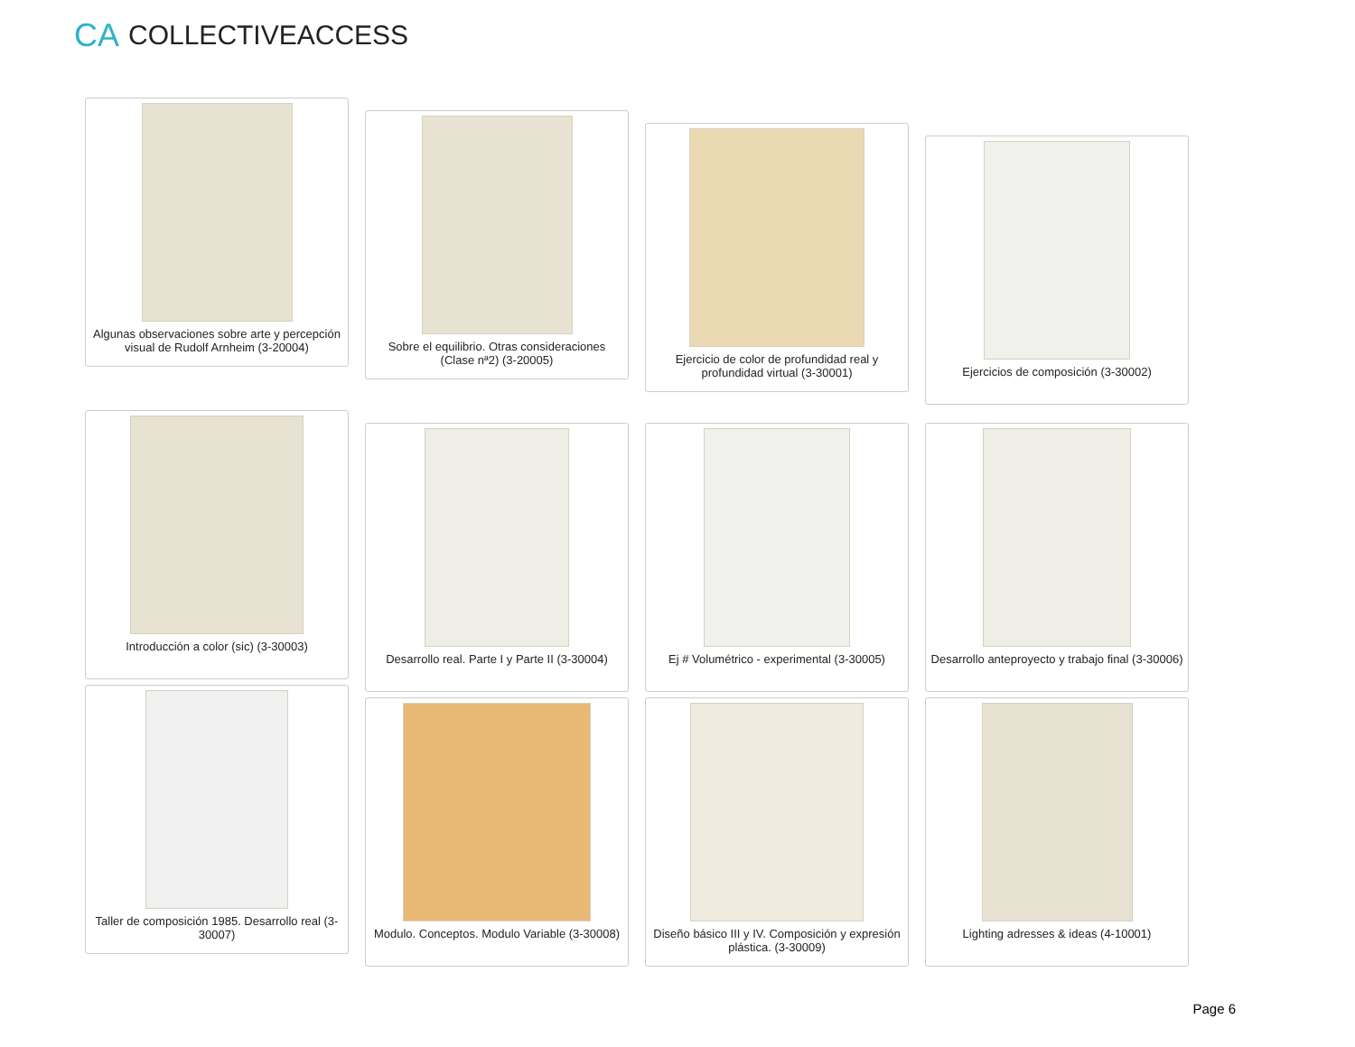CA COLLECTIVEACCESS
Algunas observaciones sobre arte y percepción visual de Rudolf Arnheim (3-20004)
Sobre el equilibrio. Otras consideraciones (Clase nª2) (3-20005)
Ejercicio de color de profundidad real y profundidad virtual (3-30001)
Ejercicios de composición (3-30002)
Introducción a color (sic) (3-30003)
Desarrollo real. Parte I y Parte II (3-30004)
Ej # Volumétrico - experimental (3-30005)
Desarrollo anteproyecto y trabajo final (3-30006)
Taller de composición 1985. Desarrollo real (3-30007)
Modulo. Conceptos. Modulo Variable (3-30008)
Diseño básico III y IV. Composición y expresión plástica. (3-30009)
Lighting adresses & ideas (4-10001)
Page 6